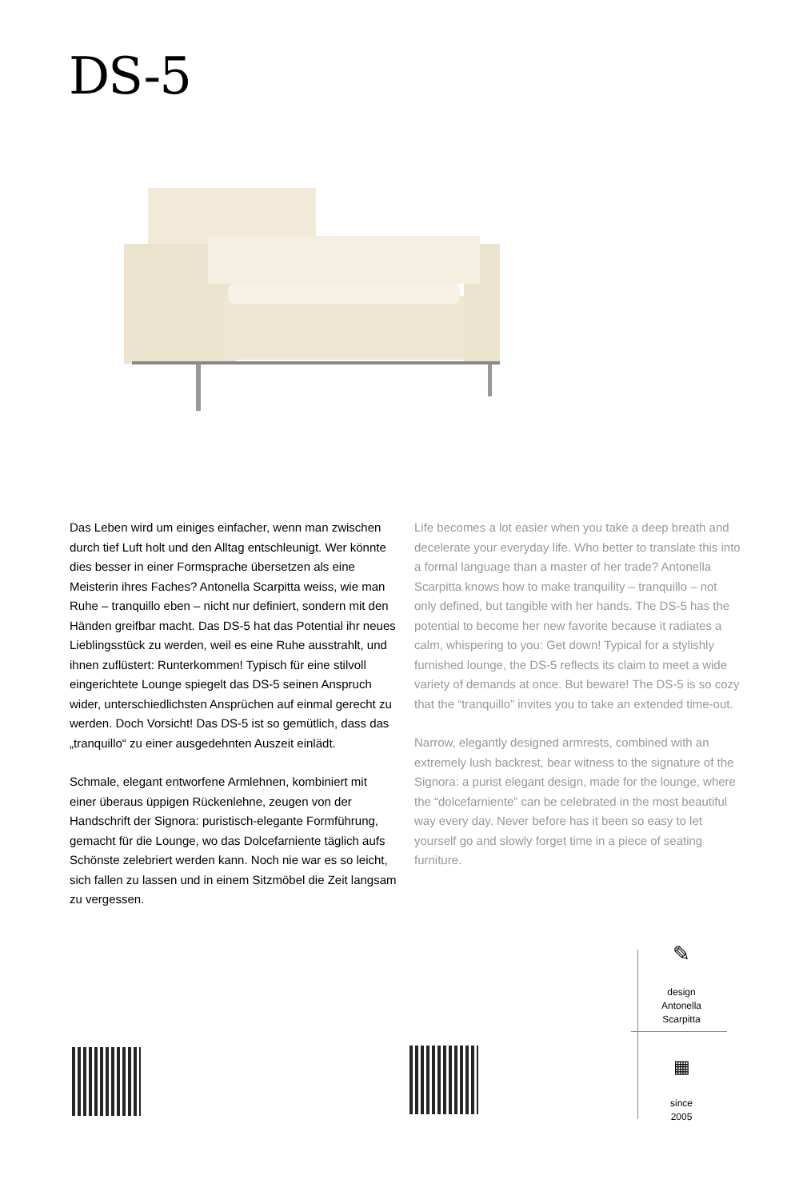DS-5
Das Leben wird um einiges einfacher, wenn man zwischen durch tief Luft holt und den Alltag entschleu­nigt. Wer könnte dies besser in einer Formsprache übersetzen als eine Meisterin ihres Faches? Antonella Scarpitta weiss, wie man Ruhe – tranquillo eben – nicht nur definiert, sondern mit den Händen greifbar macht. Das DS-5 hat das Potential ihr neues Lieblingsstück zu werden, weil es eine Ruhe ausstrahlt, und ihnen zuflüs­tert: Runterkommen! Typisch für eine stilvoll eingerich­tete Lounge spiegelt das DS-5 seinen Anspruch wider, unterschiedlichsten Ansprüchen auf einmal gerecht zu werden. Doch Vorsicht! Das DS-5 ist so gemütlich, dass das „tranquillo“ zu einer ausgedehnten Auszeit einlädt.
Schmale, elegant entworfene Armlehnen, kombiniert mit einer überaus üppigen Rückenlehne, zeugen von der Handschrift der Signora: puristisch-elegante Form­führung, gemacht für die Lounge, wo das Dolcefarniente täglich aufs Schönste zelebriert werden kann. Noch nie war es so leicht, sich fallen zu lassen und in einem Sitz­möbel die Zeit langsam zu vergessen.
Life becomes a lot easier when you take a deep breath and decelerate your everyday life. Who better to translate this into a formal language than a master of her trade? Antonella Scarpitta knows how to make tranquility – tranquillo – not only defined, but tangible with her hands. The DS-5 has the potential to become her new favorite because it radiates a calm, whispering to you: Get down! Typical for a stylishly furnished lounge, the DS-5 reflects its claim to meet a wide variety of demands at once. But beware! The DS-5 is so cozy that the “tranquillo” invites you to take an extended time-out.
Narrow, elegantly designed armrests, combined with an extremely lush backrest, bear witness to the signature of the Signora: a purist elegant design, made for the lounge, where the “dolcefarniente” can be celebrated in the most beautiful way every day. Never before has it been so easy to let yourself go and slowly forget time in a piece of seating furniture.
✎
design
Antonella
Scarpitta
▦
since
2005